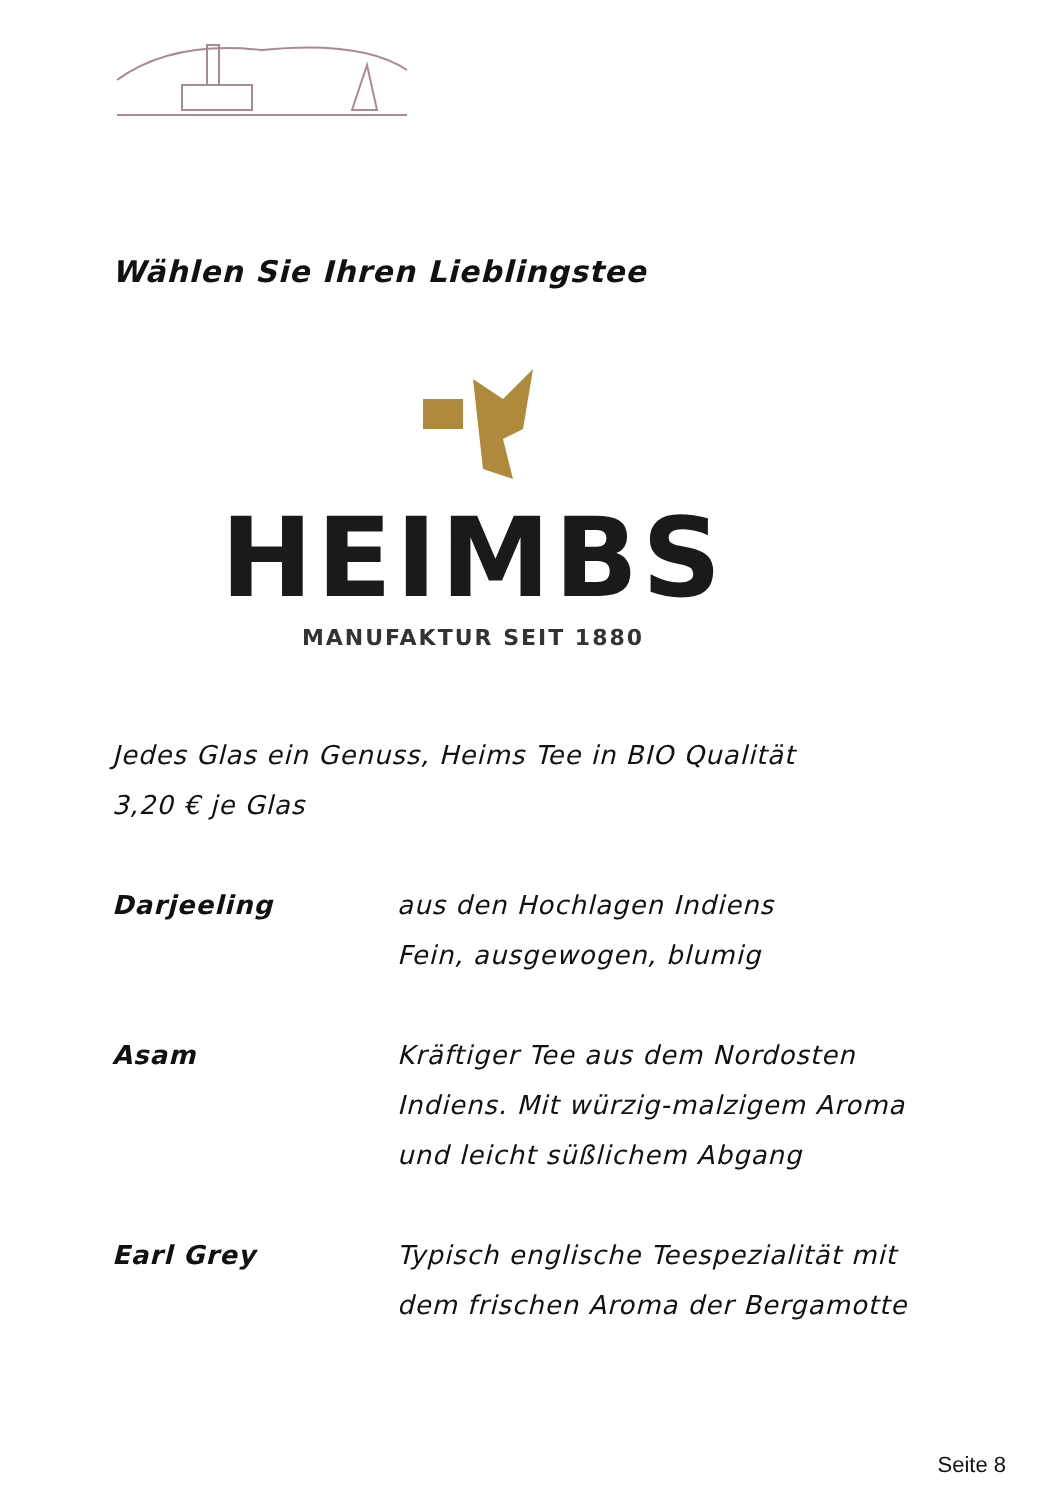Wählen Sie Ihren Lieblingstee
HEIMBS
MANUFAKTUR SEIT 1880
Jedes Glas ein Genuss, Heims Tee in BIO Qualität
3,20 € je Glas
Darjeeling aus den Hochlagen Indiens
Fein, ausgewogen, blumig
Asam Kräftiger Tee aus dem Nordosten
Indiens. Mit würzig-malzigem Aroma
und leicht süßlichem Abgang
Earl Grey Typisch englische Teespezialität mit
dem frischen Aroma der Bergamotte
Seite 8